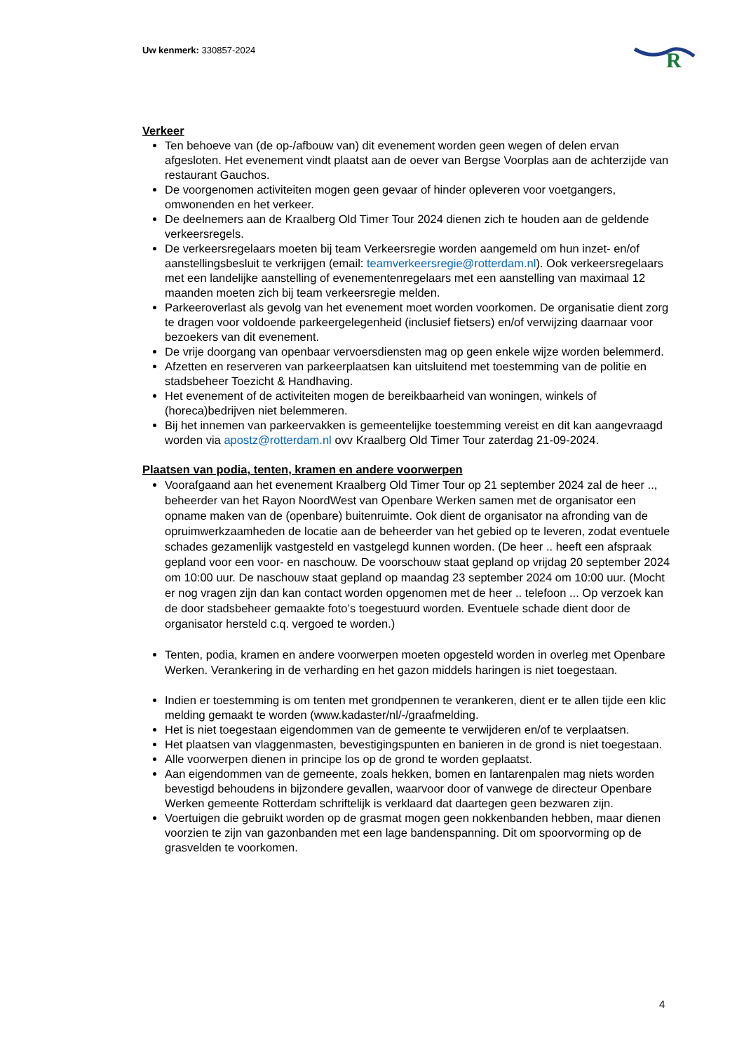Uw kenmerk: 330857-2024
R
Verkeer
Ten behoeve van (de op-/afbouw van) dit evenement worden geen wegen of delen ervan afgesloten. Het evenement vindt plaatst aan de oever van Bergse Voorplas aan de achterzijde van restaurant Gauchos.
De voorgenomen activiteiten mogen geen gevaar of hinder opleveren voor voetgangers, omwonenden en het verkeer.
De deelnemers aan de Kraalberg Old Timer Tour 2024 dienen zich te houden aan de geldende verkeersregels.
De verkeersregelaars moeten bij team Verkeersregie worden aangemeld om hun inzet- en/of aanstellingsbesluit te verkrijgen (email: teamverkeersregie@rotterdam.nl). Ook verkeersregelaars met een landelijke aanstelling of evenementenregelaars met een aanstelling van maximaal 12 maanden moeten zich bij team verkeersregie melden.
Parkeeroverlast als gevolg van het evenement moet worden voorkomen. De organisatie dient zorg te dragen voor voldoende parkeergelegenheid (inclusief fietsers) en/of verwijzing daarnaar voor bezoekers van dit evenement.
De vrije doorgang van openbaar vervoersdiensten mag op geen enkele wijze worden belemmerd.
Afzetten en reserveren van parkeerplaatsen kan uitsluitend met toestemming van de politie en stadsbeheer Toezicht & Handhaving.
Het evenement of de activiteiten mogen de bereikbaarheid van woningen, winkels of (horeca)bedrijven niet belemmeren.
Bij het innemen van parkeervakken is gemeentelijke toestemming vereist en dit kan aangevraagd worden via apostz@rotterdam.nl ovv Kraalberg Old Timer Tour zaterdag 21-09-2024.
Plaatsen van podia, tenten, kramen en andere voorwerpen
Voorafgaand aan het evenement Kraalberg Old Timer Tour op 21 september 2024 zal de heer .., beheerder van het Rayon NoordWest van Openbare Werken samen met de organisator een opname maken van de (openbare) buitenruimte. Ook dient de organisator na afronding van de opruimwerkzaamheden de locatie aan de beheerder van het gebied op te leveren, zodat eventuele schades gezamenlijk vastgesteld en vastgelegd kunnen worden. (De heer .. heeft een afspraak gepland voor een voor- en naschouw. De voorschouw staat gepland op vrijdag 20 september 2024 om 10:00 uur. De naschouw staat gepland op maandag 23 september 2024 om 10:00 uur. (Mocht er nog vragen zijn dan kan contact worden opgenomen met de heer .. telefoon ... Op verzoek kan de door stadsbeheer gemaakte foto’s toegestuurd worden. Eventuele schade dient door de organisator hersteld c.q. vergoed te worden.)
Tenten, podia, kramen en andere voorwerpen moeten opgesteld worden in overleg met Openbare Werken. Verankering in de verharding en het gazon middels haringen is niet toegestaan.
Indien er toestemming is om tenten met grondpennen te verankeren, dient er te allen tijde een klic melding gemaakt te worden (www.kadaster/nl/-/graafmelding.
Het is niet toegestaan eigendommen van de gemeente te verwijderen en/of te verplaatsen.
Het plaatsen van vlaggenmasten, bevestigingspunten en banieren in de grond is niet toegestaan.
Alle voorwerpen dienen in principe los op de grond te worden geplaatst.
Aan eigendommen van de gemeente, zoals hekken, bomen en lantarenpalen mag niets worden bevestigd behoudens in bijzondere gevallen, waarvoor door of vanwege de directeur Openbare Werken gemeente Rotterdam schriftelijk is verklaard dat daartegen geen bezwaren zijn.
Voertuigen die gebruikt worden op de grasmat mogen geen nokkenbanden hebben, maar dienen voorzien te zijn van gazonbanden met een lage bandenspanning. Dit om spoorvorming op de grasvelden te voorkomen.
4